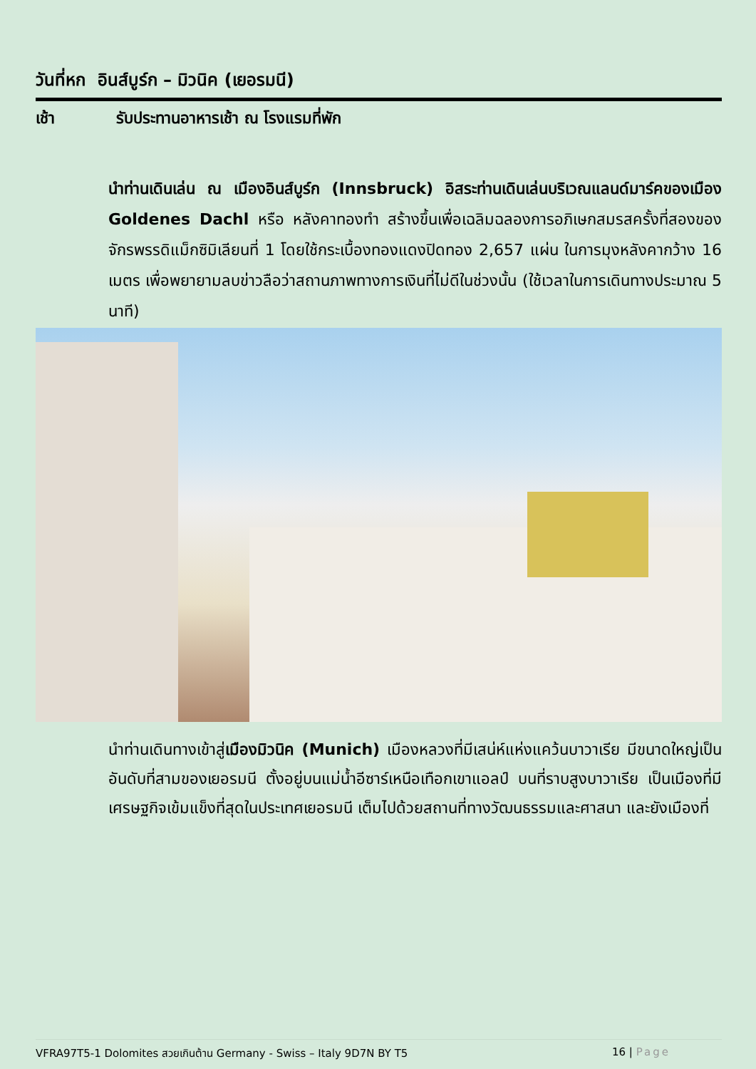วันที่หก อินส์บูร์ก – มิวนิค (เยอรมนี)
เช้า รับประทานอาหารเช้า ณ โรงแรมที่พัก
นำท่านเดินเล่น ณ เมืองอินส์บูร์ก (Innsbruck) อิสระท่านเดินเล่นบริเวณแลนด์มาร์คของเมือง Goldenes Dachl หรือ หลังคาทองทำ สร้างขึ้นเพื่อเฉลิมฉลองการอภิเษกสมรสครั้งที่สองของจักรพรรดิแม็กซิมิเลียนที่ 1 โดยใช้กระเบื้องทองแดงปิดทอง 2,657 แผ่น ในการมุงหลังคากว้าง 16 เมตร เพื่อพยายามลบข่าวลือว่าสถานภาพทางการเงินที่ไม่ดีในช่วงนั้น (ใช้เวลาในการเดินทางประมาณ 5 นาที)
นำท่านเดินทางเข้าสู่เมืองมิวนิค (Munich) เมืองหลวงที่มีเสน่ห์แห่งแคว้นบาวาเรีย มีขนาดใหญ่เป็นอันดับที่สามของเยอรมนี ตั้งอยู่บนแม่น้ำอีซาร์เหนือเทือกเขาแอลป์ บนที่ราบสูงบาวาเรีย เป็นเมืองที่มีเศรษฐกิจเข้มแข็งที่สุดในประเทศเยอรมนี เต็มไปด้วยสถานที่ทางวัฒนธรรมและศาสนา และยังเมืองที่
VFRA97T5-1 Dolomites สวยเกินต้าน Germany - Swiss – Italy 9D7N BY T5 16 | Page